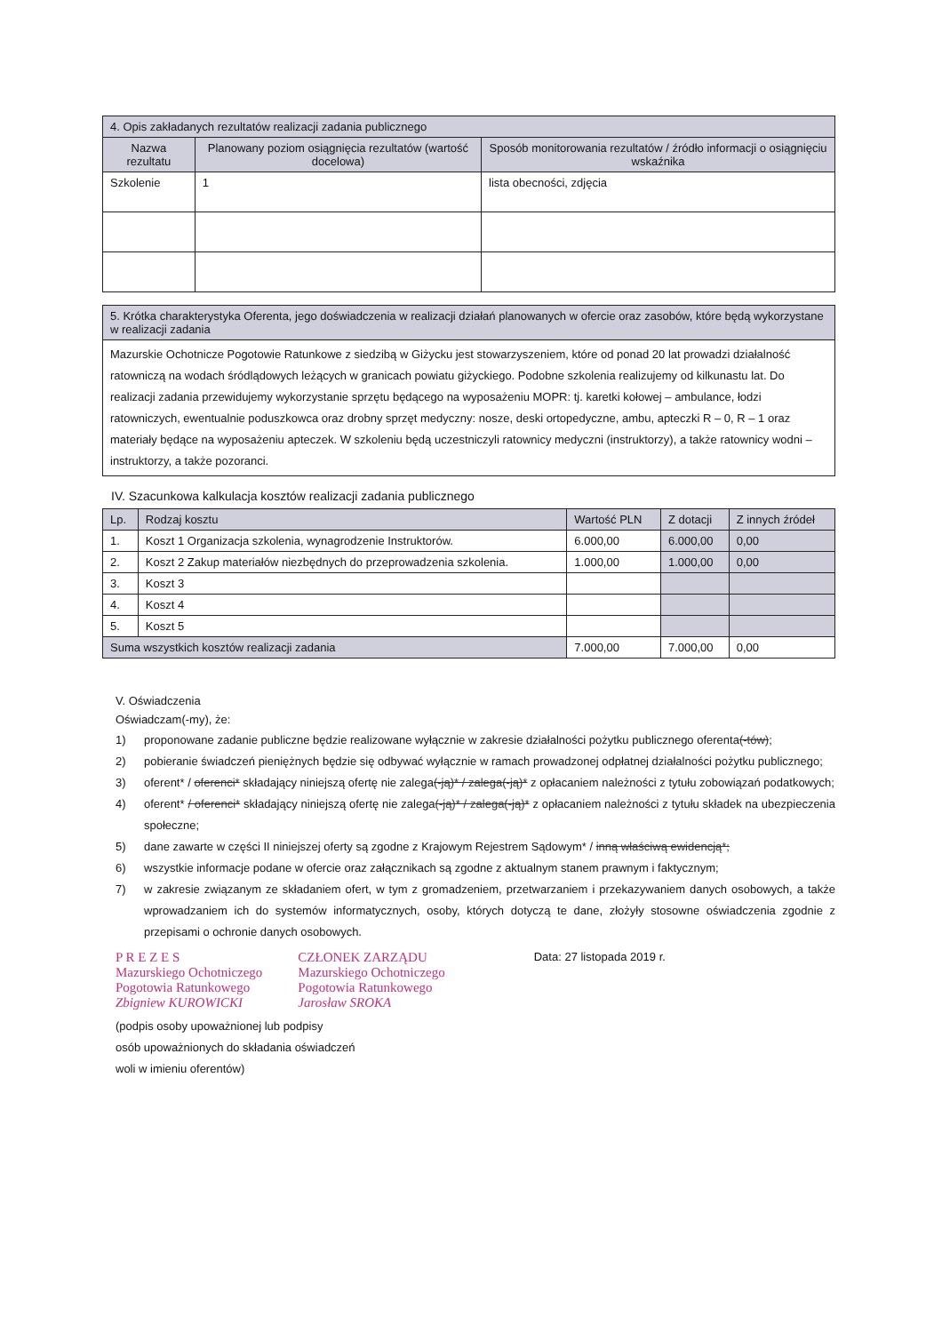| 4. Opis zakładanych rezultatów realizacji zadania publicznego | | |
| --- | --- | --- |
| Nazwa rezultatu | Planowany poziom osiągnięcia rezultatów (wartość docelowa) | Sposób monitorowania rezultatów / źródło informacji o osiągnięciu wskaźnika |
| Szkolenie | 1 | lista obecności, zdjęcia |
| 5. Krótka charakterystyka Oferenta, jego doświadczenia w realizacji działań planowanych w ofercie oraz zasobów, które będą wykorzystane w realizacji zadania |
| --- |
| Mazurskie Ochotnicze Pogotowie Ratunkowe z siedzibą w Giżycku jest stowarzyszeniem, które od ponad 20 lat prowadzi działalność ratowniczą na wodach śródlądowych leżących w granicach powiatu giżyckiego. Podobne szkolenia realizujemy od kilkunastu lat. Do realizacji zadania przewidujemy wykorzystanie sprzętu będącego na wyposażeniu MOPR: tj. karetki kołowej – ambulance, łodzi ratowniczych, ewentualnie poduszkowca oraz drobny sprzęt medyczny: nosze, deski ortopedyczne, ambu, apteczki R – 0, R – 1 oraz materiały będące na wyposażeniu apteczek. W szkoleniu będą uczestniczyli ratownicy medyczni (instruktorzy), a także ratownicy wodni – instruktorzy, a także pozoranci. |
IV. Szacunkowa kalkulacja kosztów realizacji zadania publicznego
| Lp. | Rodzaj kosztu | Wartość PLN | Z dotacji | Z innych źródeł |
| --- | --- | --- | --- | --- |
| 1. | Koszt 1 Organizacja szkolenia, wynagrodzenie Instruktorów. | 6.000,00 | 6.000,00 | 0,00 |
| 2. | Koszt 2 Zakup materiałów niezbędnych do przeprowadzenia szkolenia. | 1.000,00 | 1.000,00 | 0,00 |
| 3. | Koszt 3 | | | |
| 4. | Koszt 4 | | | |
| 5. | Koszt 5 | | | |
| Suma wszystkich kosztów realizacji zadania | | 7.000,00 | 7.000,00 | 0,00 |
V. Oświadczenia
Oświadczam(-my), że:
1) proponowane zadanie publiczne będzie realizowane wyłącznie w zakresie działalności pożytku publicznego oferenta(-tów);
2) pobieranie świadczeń pieniężnych będzie się odbywać wyłącznie w ramach prowadzonej odpłatnej działalności pożytku publicznego;
3) oferent* / oferenci* składający niniejszą ofertę nie zalega(-ją)* / zalega(-ją)* z opłacaniem należności z tytułu zobowiązań podatkowych;
4) oferent* / oferenci* składający niniejszą ofertę nie zalega(-ją)* / zalega(-ją)* z opłacaniem należności z tytułu składek na ubezpieczenia społeczne;
5) dane zawarte w części II niniejszej oferty są zgodne z Krajowym Rejestrem Sądowym* / inną właściwą ewidencją*;
6) wszystkie informacje podane w ofercie oraz załącznikach są zgodne z aktualnym stanem prawnym i faktycznym;
7) w zakresie związanym ze składaniem ofert, w tym z gromadzeniem, przetwarzaniem i przekazywaniem danych osobowych, a także wprowadzaniem ich do systemów informatycznych, osoby, których dotyczą te dane, złożyły stosowne oświadczenia zgodnie z przepisami o ochronie danych osobowych.
P R E Z E S
Mazurskiego Ochotniczego
Pogotowia Ratunkowego
Zbigniew KUROWICKI
CZŁONEK ZARZĄDU
Mazurskiego Ochotniczego
Pogotowia Ratunkowego
Jarosław SROKA
Data: 27 listopada 2019 r.
(podpis osoby upoważnionej lub podpisy
osób upoważnionych do składania oświadczeń
woli w imieniu oferentów)